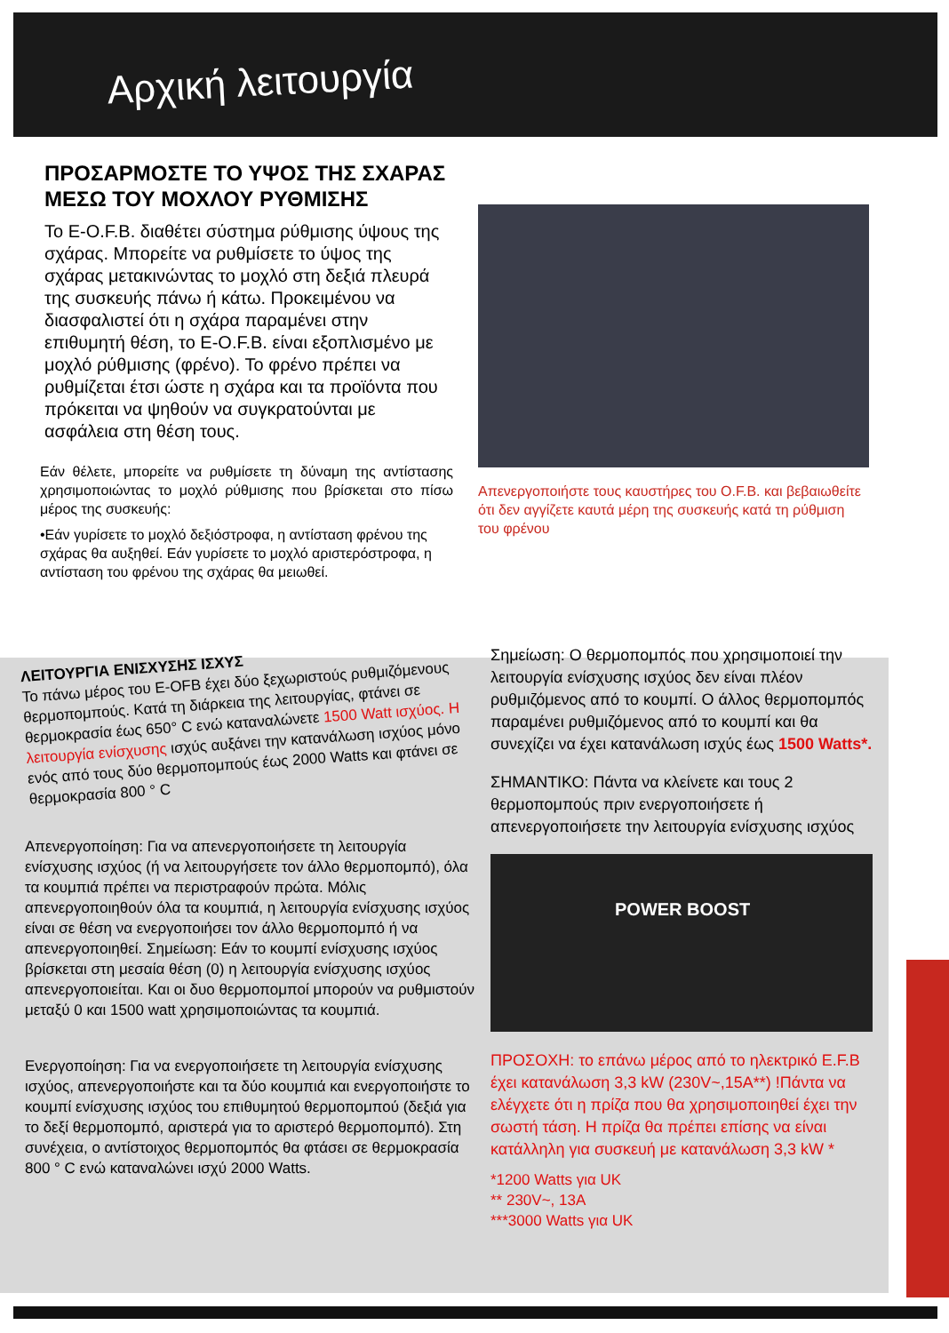Αρχική λειτουργία
ΠΡΟΣΑΡΜΟΣΤΕ ΤΟ ΥΨΟΣ ΤΗΣ ΣΧΑΡΑΣ ΜΕΣΩ ΤΟΥ ΜΟΧΛΟΥ ΡΥΘΜΙΣΗΣ
Το E-O.F.B. διαθέτει σύστημα ρύθμισης ύψους της σχάρας. Μπορείτε να ρυθμίσετε το ύψος της σχάρας μετακινώντας το μοχλό στη δεξιά πλευρά της συσκευής πάνω ή κάτω. Προκειμένου να διασφαλιστεί ότι η σχάρα παραμένει στην επιθυμητή θέση, το E-O.F.B. είναι εξοπλισμένο με μοχλό ρύθμισης (φρένο). Το φρένο πρέπει να ρυθμίζεται έτσι ώστε η σχάρα και τα προϊόντα που πρόκειται να ψηθούν να συγκρατούνται με ασφάλεια στη θέση τους.
Εάν θέλετε, μπορείτε να ρυθμίσετε τη δύναμη της αντίστασης χρησιμοποιώντας το μοχλό ρύθμισης που βρίσκεται στο πίσω μέρος της συσκευής:
•Εάν γυρίσετε το μοχλό δεξιόστροφα, η αντίσταση φρένου της σχάρας θα αυξηθεί. Εάν γυρίσετε το μοχλό αριστερόστροφα, η αντίσταση του φρένου της σχάρας θα μειωθεί.
Απενεργοποιήστε τους καυστήρες του O.F.B. και βεβαιωθείτε ότι δεν αγγίζετε καυτά μέρη της συσκευής κατά τη ρύθμιση του φρένου
ΛΕΙΤΟΥΡΓΙΑ ΕΝΙΣΧΥΣΗΣ ΙΣΧΥΣ
Το πάνω μέρος του E-OFB έχει δύο ξεχωριστούς ρυθμιζόμενους θερμοπομπούς. Κατά τη διάρκεια της λειτουργίας, φτάνει σε θερμοκρασία έως 650° C ενώ καταναλώνετε 1500 Watt ισχύος. Η λειτουργία ενίσχυσης ισχύς αυξάνει την κατανάλωση ισχύος μόνο ενός από τους δύο θερμοπομπούς έως 2000 Watts και φτάνει σε θερμοκρασία 800 ° C
Απενεργοποίηση: Για να απενεργοποιήσετε τη λειτουργία ενίσχυσης ισχύος (ή να λειτουργήσετε τον άλλο θερμοπομπό), όλα τα κουμπιά πρέπει να περιστραφούν πρώτα. Μόλις απενεργοποιηθούν όλα τα κουμπιά, η λειτουργία ενίσχυσης ισχύος είναι σε θέση να ενεργοποιήσει τον άλλο θερμοπομπό ή να απενεργοποιηθεί. Σημείωση: Εάν το κουμπί ενίσχυσης ισχύος βρίσκεται στη μεσαία θέση (0) η λειτουργία ενίσχυσης ισχύος απενεργοποιείται. Και οι δυο θερμοπομποί μπορούν να ρυθμιστούν μεταξύ 0 και 1500 watt χρησιμοποιώντας τα κουμπιά.
Ενεργοποίηση: Για να ενεργοποιήσετε τη λειτουργία ενίσχυσης ισχύος, απενεργοποιήστε και τα δύο κουμπιά και ενεργοποιήστε το κουμπί ενίσχυσης ισχύος του επιθυμητού θερμοπομπού (δεξιά για το δεξί θερμοπομπό, αριστερά για το αριστερό θερμοπομπό). Στη συνέχεια, ο αντίστοιχος θερμοπομπός θα φτάσει σε θερμοκρασία 800 ° C ενώ καταναλώνει ισχύ 2000 Watts.
Σημείωση: Ο θερμοπομπός που χρησιμοποιεί την λειτουργία ενίσχυσης ισχύος δεν είναι πλέον ρυθμιζόμενος από το κουμπί. Ο άλλος θερμοπομπός παραμένει ρυθμιζόμενος από το κουμπί και θα συνεχίζει να έχει κατανάλωση ισχύς έως 1500 Watts*.
ΣΗΜΑΝΤΙΚΟ: Πάντα να κλείνετε και τους 2 θερμοπομπούς πριν ενεργοποιήσετε ή απενεργοποιήσετε την λειτουργία ενίσχυσης ισχύος
POWER BOOST
ΠΡΟΣΟΧΗ: το επάνω μέρος από το ηλεκτρικό E.F.B έχει κατανάλωση 3,3 kW (230V~,15A**) !Πάντα να ελέγχετε ότι η πρίζα που θα χρησιμοποιηθεί έχει την σωστή τάση. Η πρίζα θα πρέπει επίσης να είναι κατάλληλη για συσκευή με κατανάλωση 3,3 kW *
*1200 Watts για UK
** 230V~, 13A
***3000 Watts για UK